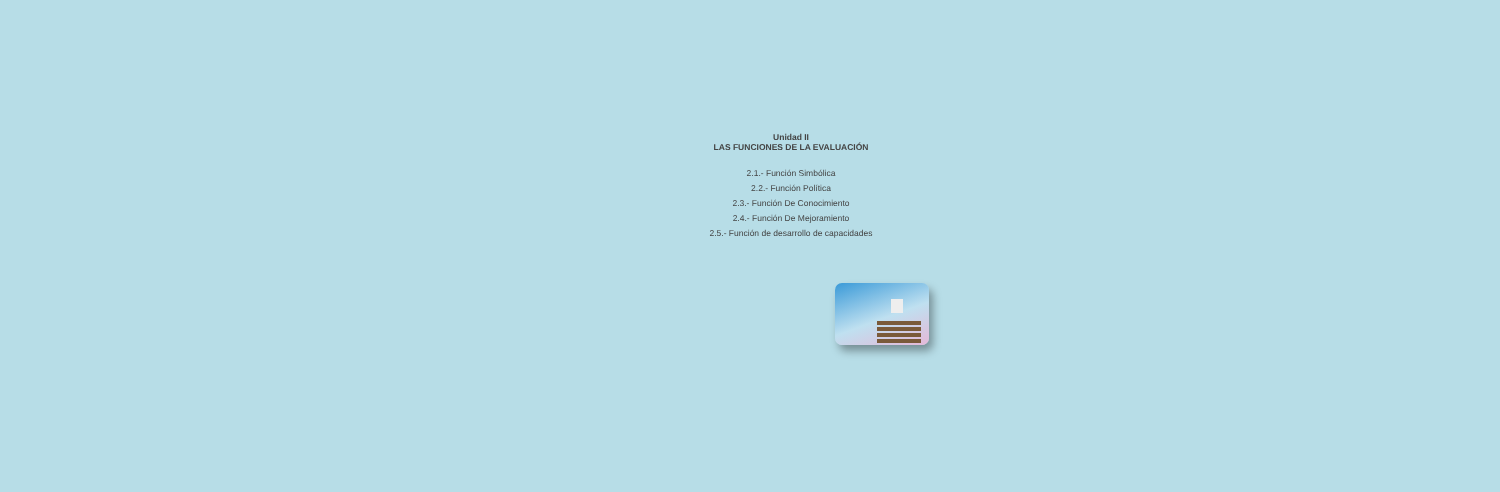Unidad II
LAS FUNCIONES DE LA EVALUACIÓN
2.1.- Función Simbólica
2.2.- Función Política
2.3.- Función De Conocimiento
2.4.- Función De Mejoramiento
2.5.- Función de desarrollo de capacidades